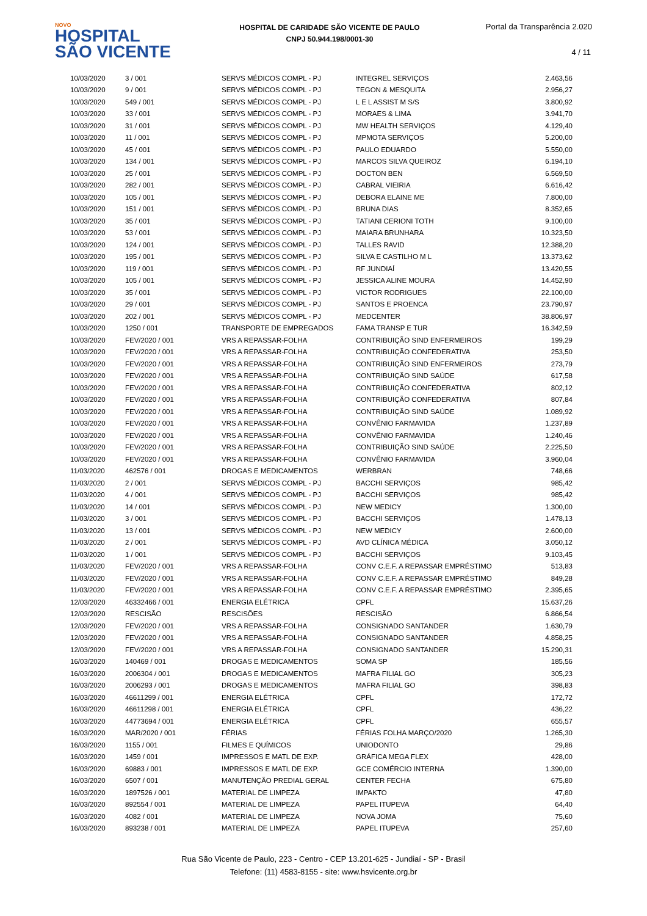NOVO
HOSPITAL
SÃO VICENTE
HOSPITAL DE CARIDADE SÃO VICENTE DE PAULO
CNPJ 50.944.198/0001-30
Portal da Transparência 2.020
4 / 11
| 10/03/2020 | 3 / 001 | SERVS MÉDICOS COMPL - PJ | INTEGREL SERVIÇOS | 2.463,56 |
| 10/03/2020 | 9 / 001 | SERVS MÉDICOS COMPL - PJ | TEGON & MESQUITA | 2.956,27 |
| 10/03/2020 | 549 / 001 | SERVS MÉDICOS COMPL - PJ | L E L ASSIST M S/S | 3.800,92 |
| 10/03/2020 | 33 / 001 | SERVS MÉDICOS COMPL - PJ | MORAES & LIMA | 3.941,70 |
| 10/03/2020 | 31 / 001 | SERVS MÉDICOS COMPL - PJ | MW HEALTH SERVIÇOS | 4.129,40 |
| 10/03/2020 | 11 / 001 | SERVS MÉDICOS COMPL - PJ | MPMOTA SERVIÇOS | 5.200,00 |
| 10/03/2020 | 45 / 001 | SERVS MÉDICOS COMPL - PJ | PAULO EDUARDO | 5.550,00 |
| 10/03/2020 | 134 / 001 | SERVS MÉDICOS COMPL - PJ | MARCOS SILVA QUEIROZ | 6.194,10 |
| 10/03/2020 | 25 / 001 | SERVS MÉDICOS COMPL - PJ | DOCTON BEN | 6.569,50 |
| 10/03/2020 | 282 / 001 | SERVS MÉDICOS COMPL - PJ | CABRAL VIEIRIA | 6.616,42 |
| 10/03/2020 | 105 / 001 | SERVS MÉDICOS COMPL - PJ | DEBORA ELAINE ME | 7.800,00 |
| 10/03/2020 | 151 / 001 | SERVS MÉDICOS COMPL - PJ | BRUNA DIAS | 8.352,65 |
| 10/03/2020 | 35 / 001 | SERVS MÉDICOS COMPL - PJ | TATIANI CERIONI TOTH | 9.100,00 |
| 10/03/2020 | 53 / 001 | SERVS MÉDICOS COMPL - PJ | MAIARA BRUNHARA | 10.323,50 |
| 10/03/2020 | 124 / 001 | SERVS MÉDICOS COMPL - PJ | TALLES RAVID | 12.388,20 |
| 10/03/2020 | 195 / 001 | SERVS MÉDICOS COMPL - PJ | SILVA E CASTILHO M L | 13.373,62 |
| 10/03/2020 | 119 / 001 | SERVS MÉDICOS COMPL - PJ | RF JUNDIAÍ | 13.420,55 |
| 10/03/2020 | 105 / 001 | SERVS MÉDICOS COMPL - PJ | JESSICA ALINE MOURA | 14.452,90 |
| 10/03/2020 | 35 / 001 | SERVS MÉDICOS COMPL - PJ | VICTOR RODRIGUES | 22.100,00 |
| 10/03/2020 | 29 / 001 | SERVS MÉDICOS COMPL - PJ | SANTOS E PROENCA | 23.790,97 |
| 10/03/2020 | 202 / 001 | SERVS MÉDICOS COMPL - PJ | MEDCENTER | 38.806,97 |
| 10/03/2020 | 1250 / 001 | TRANSPORTE DE EMPREGADOS | FAMA TRANSP E TUR | 16.342,59 |
| 10/03/2020 | FEV/2020 / 001 | VRS A REPASSAR-FOLHA | CONTRIBUIÇÃO SIND ENFERMEIROS | 199,29 |
| 10/03/2020 | FEV/2020 / 001 | VRS A REPASSAR-FOLHA | CONTRIBUIÇÃO CONFEDERATIVA | 253,50 |
| 10/03/2020 | FEV/2020 / 001 | VRS A REPASSAR-FOLHA | CONTRIBUIÇÃO SIND ENFERMEIROS | 273,79 |
| 10/03/2020 | FEV/2020 / 001 | VRS A REPASSAR-FOLHA | CONTRIBUIÇÃO SIND SAÚDE | 617,58 |
| 10/03/2020 | FEV/2020 / 001 | VRS A REPASSAR-FOLHA | CONTRIBUIÇÃO CONFEDERATIVA | 802,12 |
| 10/03/2020 | FEV/2020 / 001 | VRS A REPASSAR-FOLHA | CONTRIBUIÇÃO CONFEDERATIVA | 807,84 |
| 10/03/2020 | FEV/2020 / 001 | VRS A REPASSAR-FOLHA | CONTRIBUIÇÃO SIND SAÚDE | 1.089,92 |
| 10/03/2020 | FEV/2020 / 001 | VRS A REPASSAR-FOLHA | CONVÊNIO FARMAVIDA | 1.237,89 |
| 10/03/2020 | FEV/2020 / 001 | VRS A REPASSAR-FOLHA | CONVÊNIO FARMAVIDA | 1.240,46 |
| 10/03/2020 | FEV/2020 / 001 | VRS A REPASSAR-FOLHA | CONTRIBUIÇÃO SIND SAÚDE | 2.225,50 |
| 10/03/2020 | FEV/2020 / 001 | VRS A REPASSAR-FOLHA | CONVÊNIO FARMAVIDA | 3.960,04 |
| 11/03/2020 | 462576 / 001 | DROGAS E MEDICAMENTOS | WERBRAN | 748,66 |
| 11/03/2020 | 2 / 001 | SERVS MÉDICOS COMPL - PJ | BACCHI SERVIÇOS | 985,42 |
| 11/03/2020 | 4 / 001 | SERVS MÉDICOS COMPL - PJ | BACCHI SERVIÇOS | 985,42 |
| 11/03/2020 | 14 / 001 | SERVS MÉDICOS COMPL - PJ | NEW MEDICY | 1.300,00 |
| 11/03/2020 | 3 / 001 | SERVS MÉDICOS COMPL - PJ | BACCHI SERVIÇOS | 1.478,13 |
| 11/03/2020 | 13 / 001 | SERVS MÉDICOS COMPL - PJ | NEW MEDICY | 2.600,00 |
| 11/03/2020 | 2 / 001 | SERVS MÉDICOS COMPL - PJ | AVD CLÍNICA MÉDICA | 3.050,12 |
| 11/03/2020 | 1 / 001 | SERVS MÉDICOS COMPL - PJ | BACCHI SERVIÇOS | 9.103,45 |
| 11/03/2020 | FEV/2020 / 001 | VRS A REPASSAR-FOLHA | CONV C.E.F. A REPASSAR EMPRÉSTIMO | 513,83 |
| 11/03/2020 | FEV/2020 / 001 | VRS A REPASSAR-FOLHA | CONV C.E.F. A REPASSAR EMPRÉSTIMO | 849,28 |
| 11/03/2020 | FEV/2020 / 001 | VRS A REPASSAR-FOLHA | CONV C.E.F. A REPASSAR EMPRÉSTIMO | 2.395,65 |
| 12/03/2020 | 46332466 / 001 | ENERGIA ELÉTRICA | CPFL | 15.637,26 |
| 12/03/2020 | RESCISÃO | RESCISÕES | RESCISÃO | 6.866,54 |
| 12/03/2020 | FEV/2020 / 001 | VRS A REPASSAR-FOLHA | CONSIGNADO SANTANDER | 1.630,79 |
| 12/03/2020 | FEV/2020 / 001 | VRS A REPASSAR-FOLHA | CONSIGNADO SANTANDER | 4.858,25 |
| 12/03/2020 | FEV/2020 / 001 | VRS A REPASSAR-FOLHA | CONSIGNADO SANTANDER | 15.290,31 |
| 16/03/2020 | 140469 / 001 | DROGAS E MEDICAMENTOS | SOMA SP | 185,56 |
| 16/03/2020 | 2006304 / 001 | DROGAS E MEDICAMENTOS | MAFRA FILIAL GO | 305,23 |
| 16/03/2020 | 2006293 / 001 | DROGAS E MEDICAMENTOS | MAFRA FILIAL GO | 398,83 |
| 16/03/2020 | 46611299 / 001 | ENERGIA ELÉTRICA | CPFL | 172,72 |
| 16/03/2020 | 46611298 / 001 | ENERGIA ELÉTRICA | CPFL | 436,22 |
| 16/03/2020 | 44773694 / 001 | ENERGIA ELÉTRICA | CPFL | 655,57 |
| 16/03/2020 | MAR/2020 / 001 | FÉRIAS | FÉRIAS FOLHA MARÇO/2020 | 1.265,30 |
| 16/03/2020 | 1155 / 001 | FILMES E QUÍMICOS | UNIODONTO | 29,86 |
| 16/03/2020 | 1459 / 001 | IMPRESSOS E MATL DE EXP. | GRÁFICA MEGA FLEX | 428,00 |
| 16/03/2020 | 69883 / 001 | IMPRESSOS E MATL DE EXP. | GCE COMÉRCIO INTERNA | 1.390,00 |
| 16/03/2020 | 6507 / 001 | MANUTENÇÃO PREDIAL GERAL | CENTER FECHA | 675,80 |
| 16/03/2020 | 1897526 / 001 | MATERIAL DE LIMPEZA | IMPAKTO | 47,80 |
| 16/03/2020 | 892554 / 001 | MATERIAL DE LIMPEZA | PAPEL ITUPEVA | 64,40 |
| 16/03/2020 | 4082 / 001 | MATERIAL DE LIMPEZA | NOVA JOMA | 75,60 |
| 16/03/2020 | 893238 / 001 | MATERIAL DE LIMPEZA | PAPEL ITUPEVA | 257,60 |
Rua São Vicente de Paulo, 223 - Centro - CEP 13.201-625 - Jundiaí - SP - Brasil
Telefone: (11) 4583-8155 - site: www.hsvicente.org.br